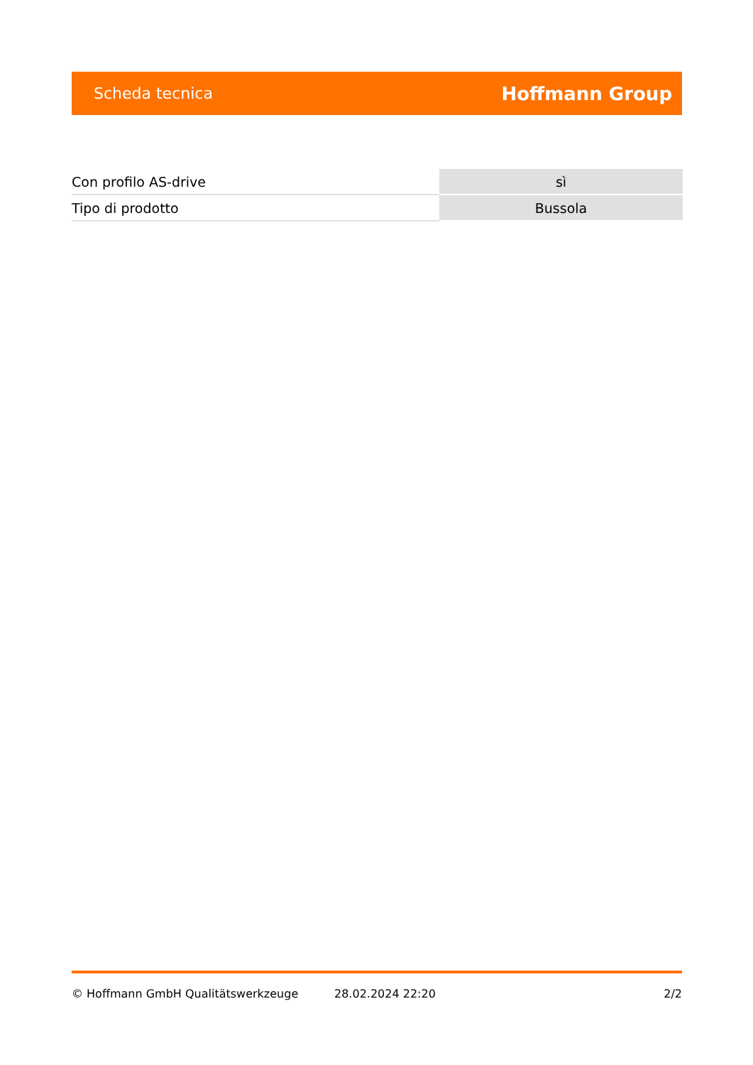Scheda tecnica Hoffmann Group
| Con profilo AS-drive | sì |
| Tipo di prodotto | Bussola |
© Hoffmann GmbH Qualitätswerkzeuge 28.02.2024 22:20 2/2